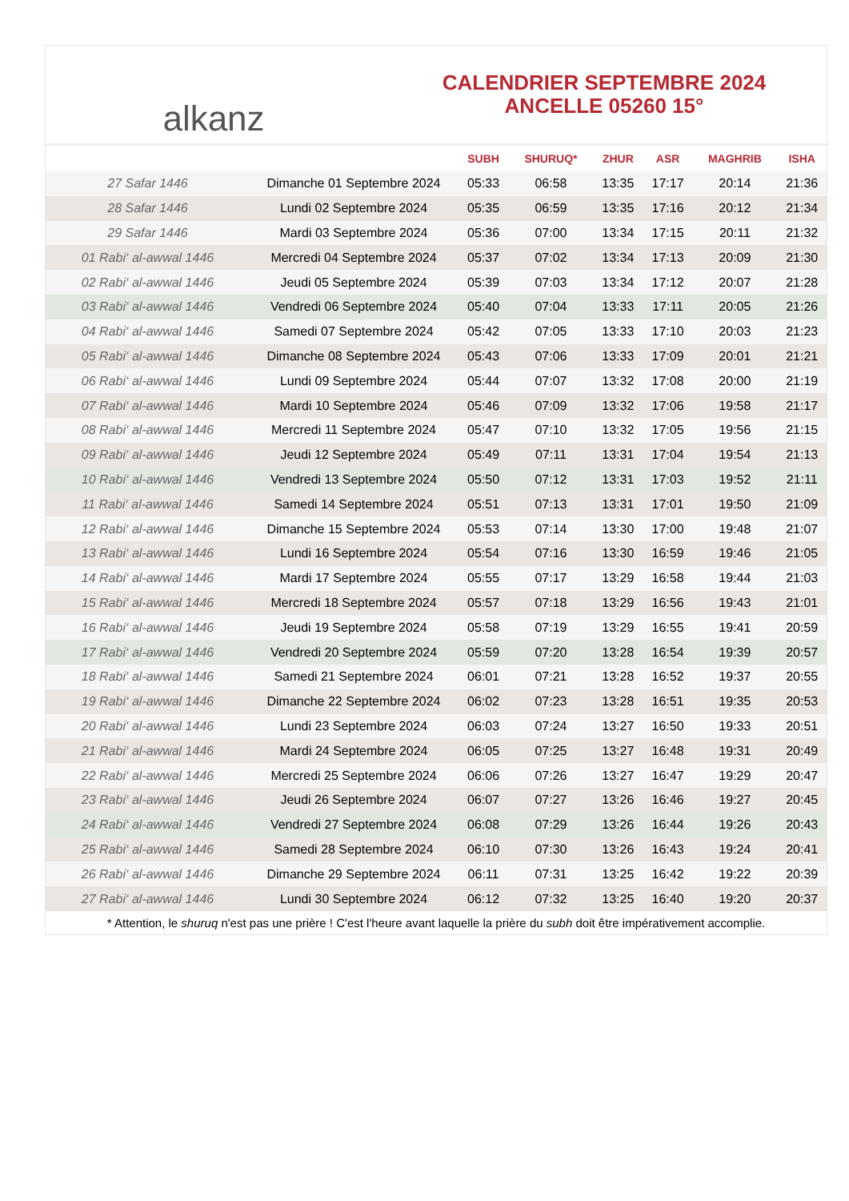alkanz
CALENDRIER SEPTEMBRE 2024
ANCELLE 05260 15°
| | | SUBH | SHURUQ* | ZHUR | ASR | MAGHRIB | ISHA |
| --- | --- | --- | --- | --- | --- | --- | --- |
| 27 Safar 1446 | Dimanche 01 Septembre 2024 | 05:33 | 06:58 | 13:35 | 17:17 | 20:14 | 21:36 |
| 28 Safar 1446 | Lundi 02 Septembre 2024 | 05:35 | 06:59 | 13:35 | 17:16 | 20:12 | 21:34 |
| 29 Safar 1446 | Mardi 03 Septembre 2024 | 05:36 | 07:00 | 13:34 | 17:15 | 20:11 | 21:32 |
| 01 Rabi‘ al-awwal 1446 | Mercredi 04 Septembre 2024 | 05:37 | 07:02 | 13:34 | 17:13 | 20:09 | 21:30 |
| 02 Rabi‘ al-awwal 1446 | Jeudi 05 Septembre 2024 | 05:39 | 07:03 | 13:34 | 17:12 | 20:07 | 21:28 |
| 03 Rabi‘ al-awwal 1446 | Vendredi 06 Septembre 2024 | 05:40 | 07:04 | 13:33 | 17:11 | 20:05 | 21:26 |
| 04 Rabi‘ al-awwal 1446 | Samedi 07 Septembre 2024 | 05:42 | 07:05 | 13:33 | 17:10 | 20:03 | 21:23 |
| 05 Rabi‘ al-awwal 1446 | Dimanche 08 Septembre 2024 | 05:43 | 07:06 | 13:33 | 17:09 | 20:01 | 21:21 |
| 06 Rabi‘ al-awwal 1446 | Lundi 09 Septembre 2024 | 05:44 | 07:07 | 13:32 | 17:08 | 20:00 | 21:19 |
| 07 Rabi‘ al-awwal 1446 | Mardi 10 Septembre 2024 | 05:46 | 07:09 | 13:32 | 17:06 | 19:58 | 21:17 |
| 08 Rabi‘ al-awwal 1446 | Mercredi 11 Septembre 2024 | 05:47 | 07:10 | 13:32 | 17:05 | 19:56 | 21:15 |
| 09 Rabi‘ al-awwal 1446 | Jeudi 12 Septembre 2024 | 05:49 | 07:11 | 13:31 | 17:04 | 19:54 | 21:13 |
| 10 Rabi‘ al-awwal 1446 | Vendredi 13 Septembre 2024 | 05:50 | 07:12 | 13:31 | 17:03 | 19:52 | 21:11 |
| 11 Rabi‘ al-awwal 1446 | Samedi 14 Septembre 2024 | 05:51 | 07:13 | 13:31 | 17:01 | 19:50 | 21:09 |
| 12 Rabi‘ al-awwal 1446 | Dimanche 15 Septembre 2024 | 05:53 | 07:14 | 13:30 | 17:00 | 19:48 | 21:07 |
| 13 Rabi‘ al-awwal 1446 | Lundi 16 Septembre 2024 | 05:54 | 07:16 | 13:30 | 16:59 | 19:46 | 21:05 |
| 14 Rabi‘ al-awwal 1446 | Mardi 17 Septembre 2024 | 05:55 | 07:17 | 13:29 | 16:58 | 19:44 | 21:03 |
| 15 Rabi‘ al-awwal 1446 | Mercredi 18 Septembre 2024 | 05:57 | 07:18 | 13:29 | 16:56 | 19:43 | 21:01 |
| 16 Rabi‘ al-awwal 1446 | Jeudi 19 Septembre 2024 | 05:58 | 07:19 | 13:29 | 16:55 | 19:41 | 20:59 |
| 17 Rabi‘ al-awwal 1446 | Vendredi 20 Septembre 2024 | 05:59 | 07:20 | 13:28 | 16:54 | 19:39 | 20:57 |
| 18 Rabi‘ al-awwal 1446 | Samedi 21 Septembre 2024 | 06:01 | 07:21 | 13:28 | 16:52 | 19:37 | 20:55 |
| 19 Rabi‘ al-awwal 1446 | Dimanche 22 Septembre 2024 | 06:02 | 07:23 | 13:28 | 16:51 | 19:35 | 20:53 |
| 20 Rabi‘ al-awwal 1446 | Lundi 23 Septembre 2024 | 06:03 | 07:24 | 13:27 | 16:50 | 19:33 | 20:51 |
| 21 Rabi‘ al-awwal 1446 | Mardi 24 Septembre 2024 | 06:05 | 07:25 | 13:27 | 16:48 | 19:31 | 20:49 |
| 22 Rabi‘ al-awwal 1446 | Mercredi 25 Septembre 2024 | 06:06 | 07:26 | 13:27 | 16:47 | 19:29 | 20:47 |
| 23 Rabi‘ al-awwal 1446 | Jeudi 26 Septembre 2024 | 06:07 | 07:27 | 13:26 | 16:46 | 19:27 | 20:45 |
| 24 Rabi‘ al-awwal 1446 | Vendredi 27 Septembre 2024 | 06:08 | 07:29 | 13:26 | 16:44 | 19:26 | 20:43 |
| 25 Rabi‘ al-awwal 1446 | Samedi 28 Septembre 2024 | 06:10 | 07:30 | 13:26 | 16:43 | 19:24 | 20:41 |
| 26 Rabi‘ al-awwal 1446 | Dimanche 29 Septembre 2024 | 06:11 | 07:31 | 13:25 | 16:42 | 19:22 | 20:39 |
| 27 Rabi‘ al-awwal 1446 | Lundi 30 Septembre 2024 | 06:12 | 07:32 | 13:25 | 16:40 | 19:20 | 20:37 |
* Attention, le shuruq n'est pas une prière ! C'est l'heure avant laquelle la prière du subh doit être impérativement accomplie.